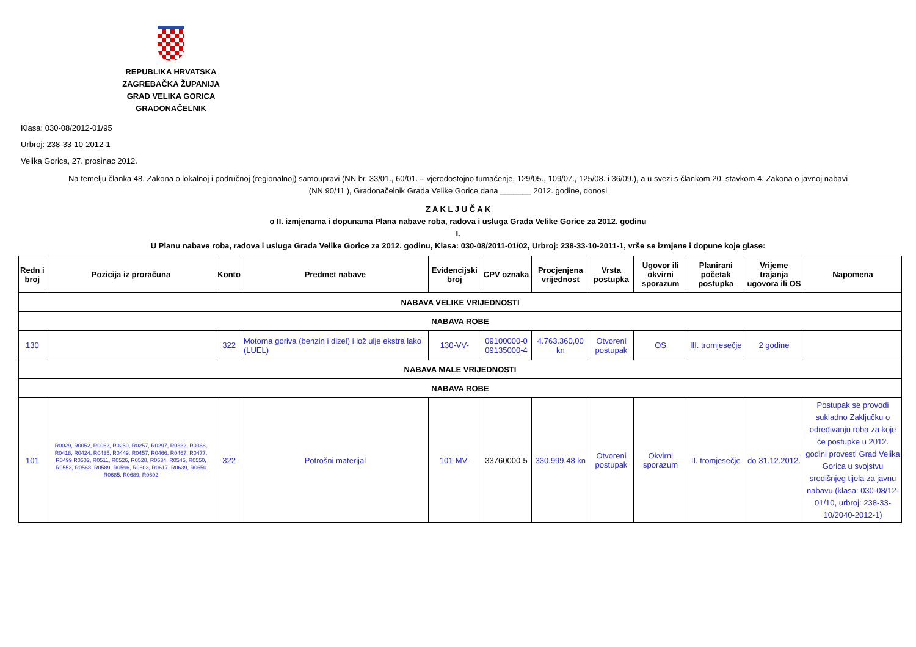REPUBLIKA HRVATSKA
ZAGREBAČKA ŽUPANIJA
GRAD VELIKA GORICA
GRADONAČELNIK
Klasa: 030-08/2012-01/95
Urbroj: 238-33-10-2012-1
Velika Gorica, 27. prosinac 2012.
Na temelju članka 48. Zakona o lokalnoj i područnoj (regionalnoj) samoupravi (NN br. 33/01., 60/01. – vjerodostojno tumačenje, 129/05., 109/07., 125/08. i 36/09.), a u svezi s člankom 20. stavkom 4. Zakona o javnoj nabavi
(NN 90/11 ), Gradonačelnik Grada Velike Gorice dana _______ 2012. godine, donosi
Z A K L J U Č A K
o II. izmjenama i dopunama Plana nabave roba, radova i usluga Grada Velike Gorice za 2012. godinu
I.
U Planu nabave roba, radova i usluga Grada Velike Gorice za 2012. godinu, Klasa: 030-08/2011-01/02, Urbroj: 238-33-10-2011-1, vrše se izmjene i dopune koje glase:
| Redn i broj | Pozicija iz proračuna | Konto | Predmet nabave | Evidencijski broj | CPV oznaka | Procjenjena vrijednost | Vrsta postupka | Ugovor ili okvirni sporazum | Planirani početak postupka | Vrijeme trajanja ugovora ili OS | Napomena |
| --- | --- | --- | --- | --- | --- | --- | --- | --- | --- | --- | --- |
| NABAVA VELIKE VRIJEDNOSTI | | | | | | | | | | | |
| NABAVA ROBE | | | | | | | | | | | |
| 130 | | 322 | Motorna goriva (benzin i dizel) i lož ulje ekstra lako (LUEL) | 130-VV- | 09100000-0 09135000-4 | 4.763.360,00 kn | Otvoreni postupak | OS | III. tromjesečje | 2 godine | |
| NABAVA MALE VRIJEDNOSTI | | | | | | | | | | | |
| NABAVA ROBE | | | | | | | | | | | |
| 101 | R0029, R0052, R0062, R0250, R0257, R0297, R0332, R0368, R0418, R0424, R0435, R0449, R0457, R0466, R0467, R0477, R0499 R0502, R0511, R0526, R0528, R0534, R0545, R0550, R0553, R0568, R0589, R0596, R0603, R0617, R0639, R0650 R0685, R0689, R0692 | 322 | Potrošni materijal | 101-MV- | 33760000-5 | 330.999,48 kn | Otvoreni postupak | Okvirni sporazum | II. tromjesečje | do 31.12.2012. | Postupak se provodi sukladno Zaključku o određivanju roba za koje će postupke u 2012. godini provesti Grad Velika Gorica u svojstvu središnjeg tijela za javnu nabavu (klasa: 030-08/12-01/10, urbroj: 238-33-10/2040-2012-1) |